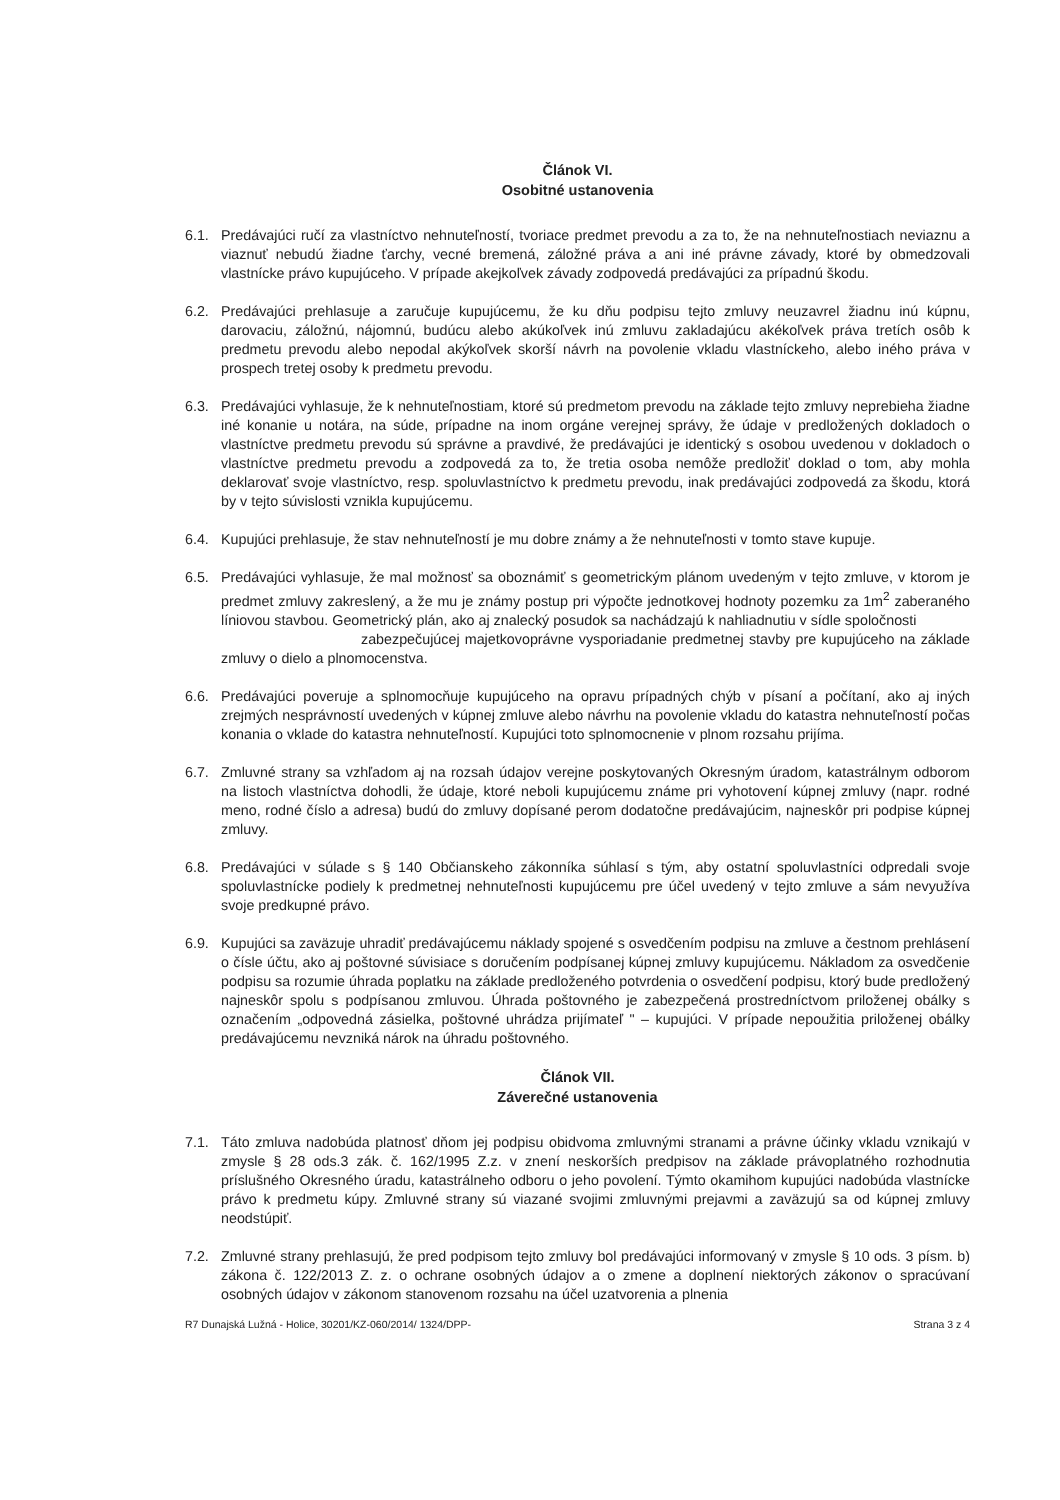Článok VI.
Osobitné ustanovenia
6.1. Predávajúci ručí za vlastníctvo nehnuteľností, tvoriace predmet prevodu a za to, že na nehnuteľnostiach neviaznu a viaznuť nebudú žiadne ťarchy, vecné bremená, záložné práva a ani iné právne závady, ktoré by obmedzovali vlastnícke právo kupujúceho. V prípade akejkoľvek závady zodpovedá predávajúci za prípadnú škodu.
6.2. Predávajúci prehlasuje a zaručuje kupujúcemu, že ku dňu podpisu tejto zmluvy neuzavrel žiadnu inú kúpnu, darovaciu, záložnú, nájomnú, budúcu alebo akúkoľvek inú zmluvu zakladajúcu akékoľvek práva tretích osôb k predmetu prevodu alebo nepodal akýkoľvek skorší návrh na povolenie vkladu vlastníckeho, alebo iného práva v prospech tretej osoby k predmetu prevodu.
6.3. Predávajúci vyhlasuje, že k nehnuteľnostiam, ktoré sú predmetom prevodu na základe tejto zmluvy neprebieha žiadne iné konanie u notára, na súde, prípadne na inom orgáne verejnej správy, že údaje v predložených dokladoch o vlastníctve predmetu prevodu sú správne a pravdivé, že predávajúci je identický s osobou uvedenou v dokladoch o vlastníctve predmetu prevodu a zodpovedá za to, že tretia osoba nemôže predložiť doklad o tom, aby mohla deklarovať svoje vlastníctvo, resp. spoluvlastníctvo k predmetu prevodu, inak predávajúci zodpovedá za škodu, ktorá by v tejto súvislosti vznikla kupujúcemu.
6.4. Kupujúci prehlasuje, že stav nehnuteľností je mu dobre známy a že nehnuteľnosti v tomto stave kupuje.
6.5. Predávajúci vyhlasuje, že mal možnosť sa oboznámiť s geometrickým plánom uvedeným v tejto zmluve, v ktorom je predmet zmluvy zakreslený, a že mu je známy postup pri výpočte jednotkovej hodnoty pozemku za 1m<sup>2</sup> zaberaného líniovou stavbou. Geometrický plán, ako aj znalecký posudok sa nachádzajú k nahliadnutiu v sídle spoločnosti
zabezpečujúcej majetkovoprávne vysporiadanie predmetnej stavby pre kupujúceho na základe zmluvy o dielo a plnomocenstva.
6.6. Predávajúci poveruje a splnomocňuje kupujúceho na opravu prípadných chýb v písaní a počítaní, ako aj iných zrejmých nesprávností uvedených v kúpnej zmluve alebo návrhu na povolenie vkladu do katastra nehnuteľností počas konania o vklade do katastra nehnuteľností. Kupujúci toto splnomocnenie v plnom rozsahu prijíma.
6.7. Zmluvné strany sa vzhľadom aj na rozsah údajov verejne poskytovaných Okresným úradom, katastrálnym odborom na listoch vlastníctva dohodli, že údaje, ktoré neboli kupujúcemu známe pri vyhotovení kúpnej zmluvy (napr. rodné meno, rodné číslo a adresa) budú do zmluvy dopísané perom dodatočne predávajúcim, najneskôr pri podpise kúpnej zmluvy.
6.8. Predávajúci v súlade s § 140 Občianskeho zákonníka súhlasí s tým, aby ostatní spoluvlastníci odpredali svoje spoluvlastnícke podiely k predmetnej nehnuteľnosti kupujúcemu pre účel uvedený v tejto zmluve a sám nevyužíva svoje predkupné právo.
6.9. Kupujúci sa zaväzuje uhradiť predávajúcemu náklady spojené s osvedčením podpisu na zmluve a čestnom prehlásení o čísle účtu, ako aj poštovné súvisiace s doručením podpísanej kúpnej zmluvy kupujúcemu. Nákladom za osvedčenie podpisu sa rozumie úhrada poplatku na základe predloženého potvrdenia o osvedčení podpisu, ktorý bude predložený najneskôr spolu s podpísanou zmluvou. Úhrada poštovného je zabezpečená prostredníctvom priloženej obálky s označením „odpovedná zásielka, poštovné uhrádza prijímateľ " – kupujúci. V prípade nepoužitia priloženej obálky predávajúcemu nevzniká nárok na úhradu poštovného.
Článok VII.
Záverečné ustanovenia
7.1. Táto zmluva nadobúda platnosť dňom jej podpisu obidvoma zmluvnými stranami a právne účinky vkladu vznikajú v zmysle § 28 ods.3 zák. č. 162/1995 Z.z. v znení neskorších predpisov na základe právoplatného rozhodnutia príslušného Okresného úradu, katastrálneho odboru o jeho povolení. Týmto okamihom kupujúci nadobúda vlastnícke právo k predmetu kúpy. Zmluvné strany sú viazané svojimi zmluvnými prejavmi a zaväzujú sa od kúpnej zmluvy neodstúpiť.
7.2. Zmluvné strany prehlasujú, že pred podpisom tejto zmluvy bol predávajúci informovaný v zmysle § 10 ods. 3 písm. b) zákona č. 122/2013 Z. z. o ochrane osobných údajov a o zmene a doplnení niektorých zákonov o spracúvaní osobných údajov v zákonom stanovenom rozsahu na účel uzatvorenia a plnenia
R7 Dunajská Lužná - Holice, 30201/KZ-060/2014/ 1324/DPP- Strana 3 z 4